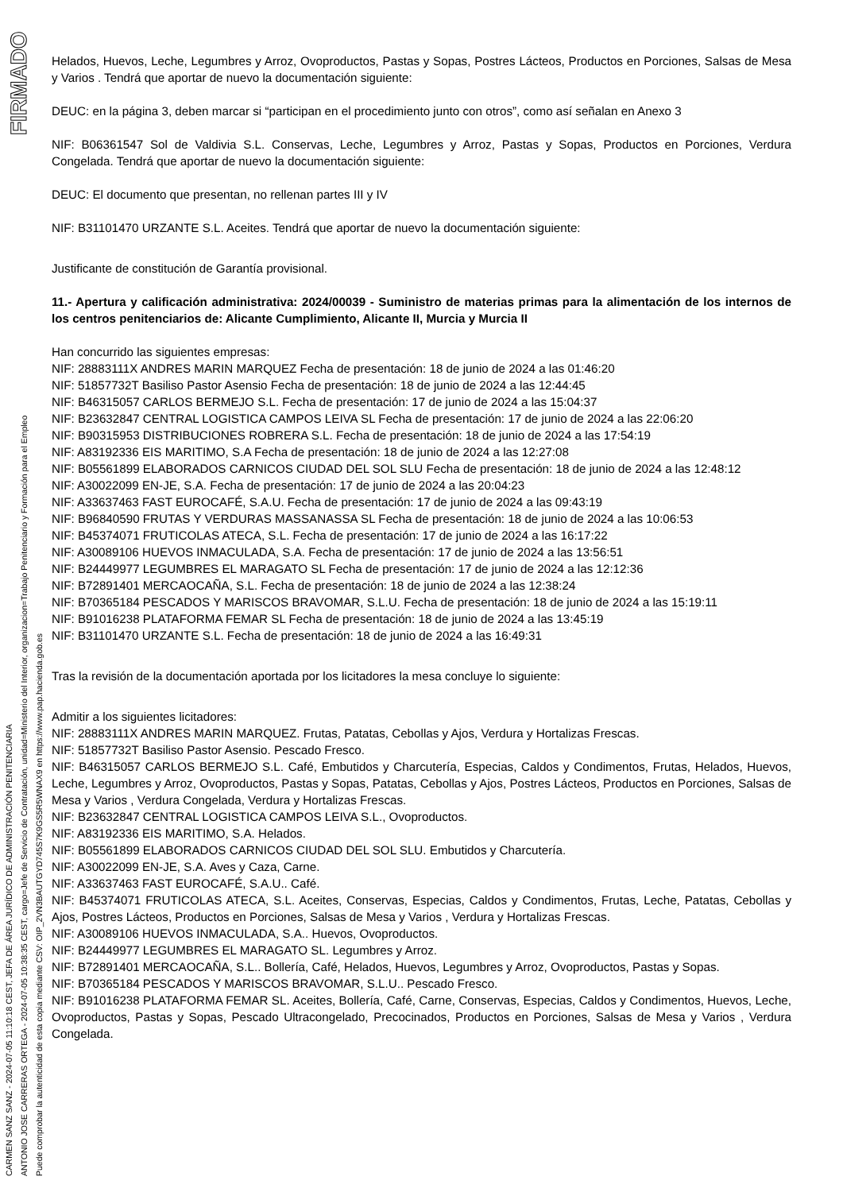FIRMADO
CARMEN SANZ SANZ - 2024-07-05 11:10:18 CEST, JEFA DE ÁREA JURÍDICO DE ADMINISTRACIÓN PENITENCIARIA
ANTONIO JOSE CARRERAS ORTEGA - 2024-07-05 10:38:35 CEST, cargo=Jefe de Servicio de Contratación, unidad=Ministerio del Interior, organizacion=Trabajo Penitenciario y Formación para el Empleo
Puede comprobar la autenticidad de esta copia mediante CSV: OIP_2VN3BAUTGYD745S7K9GS5R5WNAX9 en https://www.pap.hacienda.gob.es
Helados, Huevos, Leche, Legumbres y Arroz, Ovoproductos, Pastas y Sopas, Postres Lácteos, Productos en Porciones, Salsas de Mesa y Varios . Tendrá que aportar de nuevo la documentación siguiente:
DEUC: en la página 3, deben marcar si “participan en el procedimiento junto con otros”, como así señalan en Anexo 3
NIF: B06361547 Sol de Valdivia S.L. Conservas, Leche, Legumbres y Arroz, Pastas y Sopas, Productos en Porciones, Verdura Congelada. Tendrá que aportar de nuevo la documentación siguiente:
DEUC: El documento que presentan, no rellenan partes III y IV
NIF: B31101470 URZANTE S.L. Aceites. Tendrá que aportar de nuevo la documentación siguiente:
Justificante de constitución de Garantía provisional.
11.- Apertura y calificación administrativa: 2024/00039 - Suministro de materias primas para la alimentación de los internos de los centros penitenciarios de: Alicante Cumplimiento, Alicante II, Murcia y Murcia II
Han concurrido las siguientes empresas:
NIF: 28883111X ANDRES MARIN MARQUEZ Fecha de presentación: 18 de junio de 2024 a las 01:46:20
NIF: 51857732T Basiliso Pastor Asensio Fecha de presentación: 18 de junio de 2024 a las 12:44:45
NIF: B46315057 CARLOS BERMEJO S.L. Fecha de presentación: 17 de junio de 2024 a las 15:04:37
NIF: B23632847 CENTRAL LOGISTICA CAMPOS LEIVA SL Fecha de presentación: 17 de junio de 2024 a las 22:06:20
NIF: B90315953 DISTRIBUCIONES ROBRERA S.L. Fecha de presentación: 18 de junio de 2024 a las 17:54:19
NIF: A83192336 EIS MARITIMO, S.A Fecha de presentación: 18 de junio de 2024 a las 12:27:08
NIF: B05561899 ELABORADOS CARNICOS CIUDAD DEL SOL SLU Fecha de presentación: 18 de junio de 2024 a las 12:48:12
NIF: A30022099 EN-JE, S.A. Fecha de presentación: 17 de junio de 2024 a las 20:04:23
NIF: A33637463 FAST EUROCAFÉ, S.A.U. Fecha de presentación: 17 de junio de 2024 a las 09:43:19
NIF: B96840590 FRUTAS Y VERDURAS MASSANASSA SL Fecha de presentación: 18 de junio de 2024 a las 10:06:53
NIF: B45374071 FRUTICOLAS ATECA, S.L. Fecha de presentación: 17 de junio de 2024 a las 16:17:22
NIF: A30089106 HUEVOS INMACULADA, S.A. Fecha de presentación: 17 de junio de 2024 a las 13:56:51
NIF: B24449977 LEGUMBRES EL MARAGATO SL Fecha de presentación: 17 de junio de 2024 a las 12:12:36
NIF: B72891401 MERCAOCAÑA, S.L. Fecha de presentación: 18 de junio de 2024 a las 12:38:24
NIF: B70365184 PESCADOS Y MARISCOS BRAVOMAR, S.L.U. Fecha de presentación: 18 de junio de 2024 a las 15:19:11
NIF: B91016238 PLATAFORMA FEMAR SL Fecha de presentación: 18 de junio de 2024 a las 13:45:19
NIF: B31101470 URZANTE S.L. Fecha de presentación: 18 de junio de 2024 a las 16:49:31
Tras la revisión de la documentación aportada por los licitadores la mesa concluye lo siguiente:
Admitir a los siguientes licitadores:
NIF: 28883111X ANDRES MARIN MARQUEZ. Frutas, Patatas, Cebollas y Ajos, Verdura y Hortalizas Frescas.
NIF: 51857732T Basiliso Pastor Asensio. Pescado Fresco.
NIF: B46315057 CARLOS BERMEJO S.L. Café, Embutidos y Charcutería, Especias, Caldos y Condimentos, Frutas, Helados, Huevos, Leche, Legumbres y Arroz, Ovoproductos, Pastas y Sopas, Patatas, Cebollas y Ajos, Postres Lácteos, Productos en Porciones, Salsas de Mesa y Varios , Verdura Congelada, Verdura y Hortalizas Frescas.
NIF: B23632847 CENTRAL LOGISTICA CAMPOS LEIVA S.L., Ovoproductos.
NIF: A83192336 EIS MARITIMO, S.A. Helados.
NIF: B05561899 ELABORADOS CARNICOS CIUDAD DEL SOL SLU. Embutidos y Charcutería.
NIF: A30022099 EN-JE, S.A. Aves y Caza, Carne.
NIF: A33637463 FAST EUROCAFÉ, S.A.U.. Café.
NIF: B45374071 FRUTICOLAS ATECA, S.L. Aceites, Conservas, Especias, Caldos y Condimentos, Frutas, Leche, Patatas, Cebollas y Ajos, Postres Lácteos, Productos en Porciones, Salsas de Mesa y Varios , Verdura y Hortalizas Frescas.
NIF: A30089106 HUEVOS INMACULADA, S.A.. Huevos, Ovoproductos.
NIF: B24449977 LEGUMBRES EL MARAGATO SL. Legumbres y Arroz.
NIF: B72891401 MERCAOCAÑA, S.L.. Bollería, Café, Helados, Huevos, Legumbres y Arroz, Ovoproductos, Pastas y Sopas.
NIF: B70365184 PESCADOS Y MARISCOS BRAVOMAR, S.L.U.. Pescado Fresco.
NIF: B91016238 PLATAFORMA FEMAR SL. Aceites, Bollería, Café, Carne, Conservas, Especias, Caldos y Condimentos, Huevos, Leche, Ovoproductos, Pastas y Sopas, Pescado Ultracongelado, Precocinados, Productos en Porciones, Salsas de Mesa y Varios , Verdura Congelada.